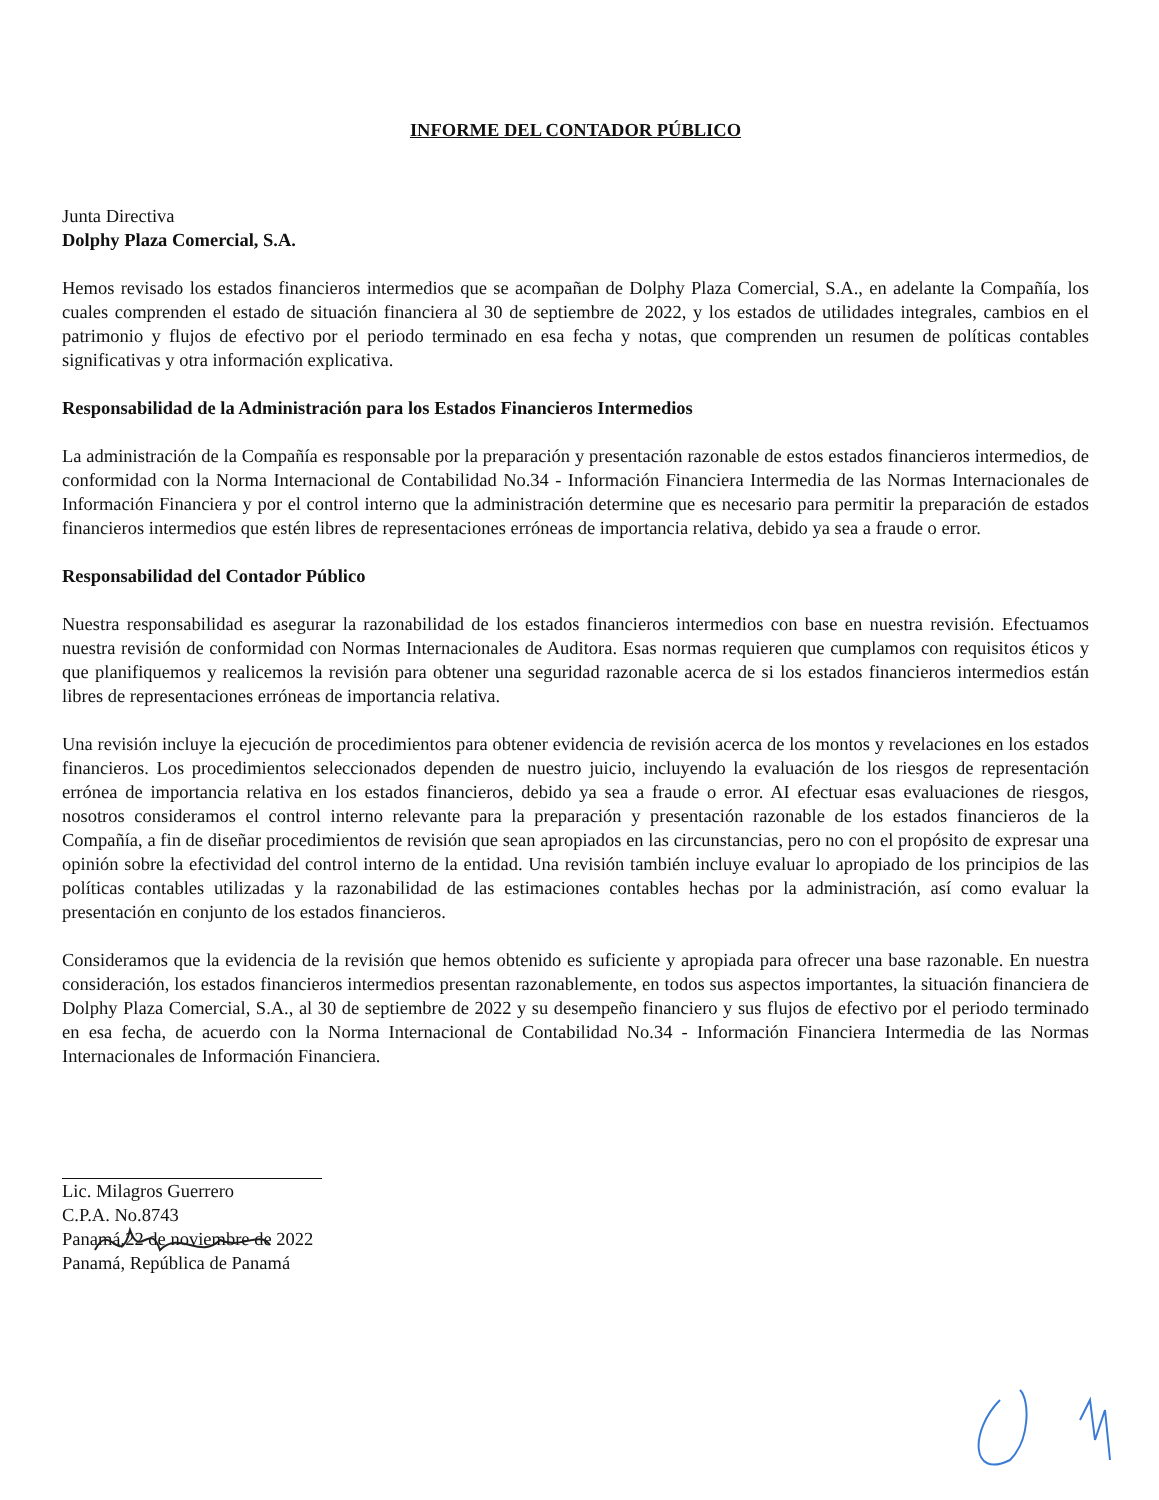INFORME DEL CONTADOR PÚBLICO
Junta Directiva
Dolphy Plaza Comercial, S.A.
Hemos revisado los estados financieros intermedios que se acompañan de Dolphy Plaza Comercial, S.A., en adelante la Compañía, los cuales comprenden el estado de situación financiera al 30 de septiembre de 2022, y los estados de utilidades integrales, cambios en el patrimonio y flujos de efectivo por el periodo terminado en esa fecha y notas, que comprenden un resumen de políticas contables significativas y otra información explicativa.
Responsabilidad de la Administración para los Estados Financieros Intermedios
La administración de la Compañía es responsable por la preparación y presentación razonable de estos estados financieros intermedios, de conformidad con la Norma Internacional de Contabilidad No.34 - Información Financiera Intermedia de las Normas Internacionales de Información Financiera y por el control interno que la administración determine que es necesario para permitir la preparación de estados financieros intermedios que estén libres de representaciones erróneas de importancia relativa, debido ya sea a fraude o error.
Responsabilidad del Contador Público
Nuestra responsabilidad es asegurar la razonabilidad de los estados financieros intermedios con base en nuestra revisión. Efectuamos nuestra revisión de conformidad con Normas Internacionales de Auditora. Esas normas requieren que cumplamos con requisitos éticos y que planifiquemos y realicemos la revisión para obtener una seguridad razonable acerca de si los estados financieros intermedios están libres de representaciones erróneas de importancia relativa.
Una revisión incluye la ejecución de procedimientos para obtener evidencia de revisión acerca de los montos y revelaciones en los estados financieros. Los procedimientos seleccionados dependen de nuestro juicio, incluyendo la evaluación de los riesgos de representación errónea de importancia relativa en los estados financieros, debido ya sea a fraude o error. AI efectuar esas evaluaciones de riesgos, nosotros consideramos el control interno relevante para la preparación y presentación razonable de los estados financieros de la Compañía, a fin de diseñar procedimientos de revisión que sean apropiados en las circunstancias, pero no con el propósito de expresar una opinión sobre la efectividad del control interno de la entidad. Una revisión también incluye evaluar lo apropiado de los principios de las políticas contables utilizadas y la razonabilidad de las estimaciones contables hechas por la administración, así como evaluar la presentación en conjunto de los estados financieros.
Consideramos que la evidencia de la revisión que hemos obtenido es suficiente y apropiada para ofrecer una base razonable. En nuestra consideración, los estados financieros intermedios presentan razonablemente, en todos sus aspectos importantes, la situación financiera de Dolphy Plaza Comercial, S.A., al 30 de septiembre de 2022 y su desempeño financiero y sus flujos de efectivo por el periodo terminado en esa fecha, de acuerdo con la Norma Internacional de Contabilidad No.34 - Información Financiera Intermedia de las Normas Internacionales de Información Financiera.
Lic. Milagros Guerrero
C.P.A. No.8743
Panamá,22 de noviembre de 2022
Panamá, República de Panamá